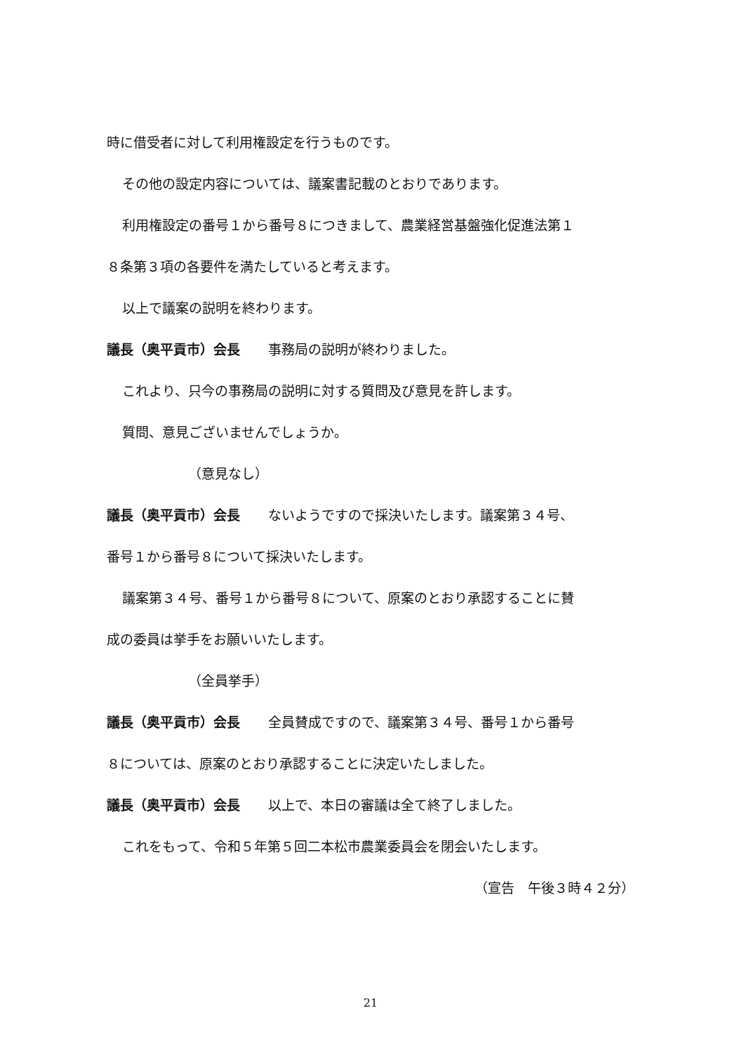時に借受者に対して利用権設定を行うものです。
その他の設定内容については、議案書記載のとおりであります。
利用権設定の番号１から番号８につきまして、農業経営基盤強化促進法第１
８条第３項の各要件を満たしていると考えます。
以上で議案の説明を終わります。
議長（奥平貢市）会長 事務局の説明が終わりました。
これより、只今の事務局の説明に対する質問及び意見を許します。
質問、意見ございませんでしょうか。
（意見なし）
議長（奥平貢市）会長 ないようですので採決いたします。議案第３４号、
番号１から番号８について採決いたします。
議案第３４号、番号１から番号８について、原案のとおり承認することに賛
成の委員は挙手をお願いいたします。
（全員挙手）
議長（奥平貢市）会長 全員賛成ですので、議案第３４号、番号１から番号
８については、原案のとおり承認することに決定いたしました。
議長（奥平貢市）会長 以上で、本日の審議は全て終了しました。
これをもって、令和５年第５回二本松市農業委員会を閉会いたします。
（宣告　午後３時４２分）
21